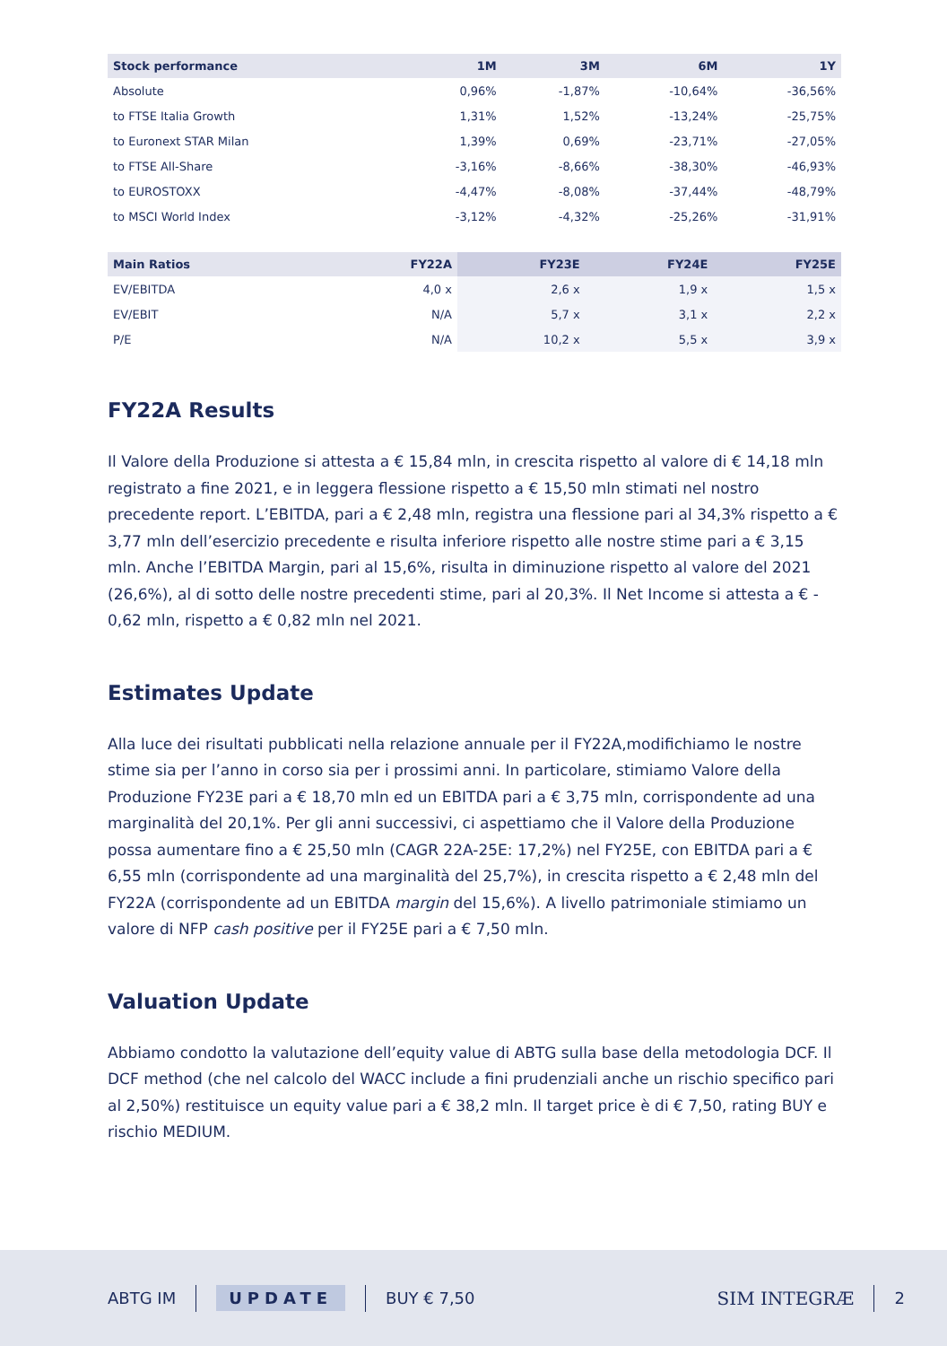| Stock performance | 1M | 3M | 6M | 1Y |
| --- | --- | --- | --- | --- |
| Absolute | 0,96% | -1,87% | -10,64% | -36,56% |
| to FTSE Italia Growth | 1,31% | 1,52% | -13,24% | -25,75% |
| to Euronext STAR Milan | 1,39% | 0,69% | -23,71% | -27,05% |
| to FTSE All-Share | -3,16% | -8,66% | -38,30% | -46,93% |
| to EUROSTOXX | -4,47% | -8,08% | -37,44% | -48,79% |
| to MSCI World Index | -3,12% | -4,32% | -25,26% | -31,91% |
| Main Ratios | FY22A | FY23E | FY24E | FY25E |
| --- | --- | --- | --- | --- |
| EV/EBITDA | 4,0 x | 2,6 x | 1,9 x | 1,5 x |
| EV/EBIT | N/A | 5,7 x | 3,1 x | 2,2 x |
| P/E | N/A | 10,2 x | 5,5 x | 3,9 x |
FY22A Results
Il Valore della Produzione si attesta a € 15,84 mln, in crescita rispetto al valore di € 14,18 mln registrato a fine 2021, e in leggera flessione rispetto a € 15,50 mln stimati nel nostro precedente report. L’EBITDA, pari a € 2,48 mln, registra una flessione pari al 34,3% rispetto a € 3,77 mln dell’esercizio precedente e risulta inferiore rispetto alle nostre stime pari a € 3,15 mln. Anche l’EBITDA Margin, pari al 15,6%, risulta in diminuzione rispetto al valore del 2021 (26,6%), al di sotto delle nostre precedenti stime, pari al 20,3%. Il Net Income si attesta a € - 0,62 mln, rispetto a € 0,82 mln nel 2021.
Estimates Update
Alla luce dei risultati pubblicati nella relazione annuale per il FY22A,modifichiamo le nostre stime sia per l’anno in corso sia per i prossimi anni. In particolare, stimiamo Valore della Produzione FY23E pari a € 18,70 mln ed un EBITDA pari a € 3,75 mln, corrispondente ad una marginalità del 20,1%. Per gli anni successivi, ci aspettiamo che il Valore della Produzione possa aumentare fino a € 25,50 mln (CAGR 22A-25E: 17,2%) nel FY25E, con EBITDA pari a € 6,55 mln (corrispondente ad una marginalità del 25,7%), in crescita rispetto a € 2,48 mln del FY22A (corrispondente ad un EBITDA margin del 15,6%). A livello patrimoniale stimiamo un valore di NFP cash positive per il FY25E pari a € 7,50 mln.
Valuation Update
Abbiamo condotto la valutazione dell’equity value di ABTG sulla base della metodologia DCF. Il DCF method (che nel calcolo del WACC include a fini prudenziali anche un rischio specifico pari al 2,50%) restituisce un equity value pari a € 38,2 mln. Il target price è di € 7,50, rating BUY e rischio MEDIUM.
ABTG IM UPDATE BUY € 7,50 SIM INTEGRÆ 2